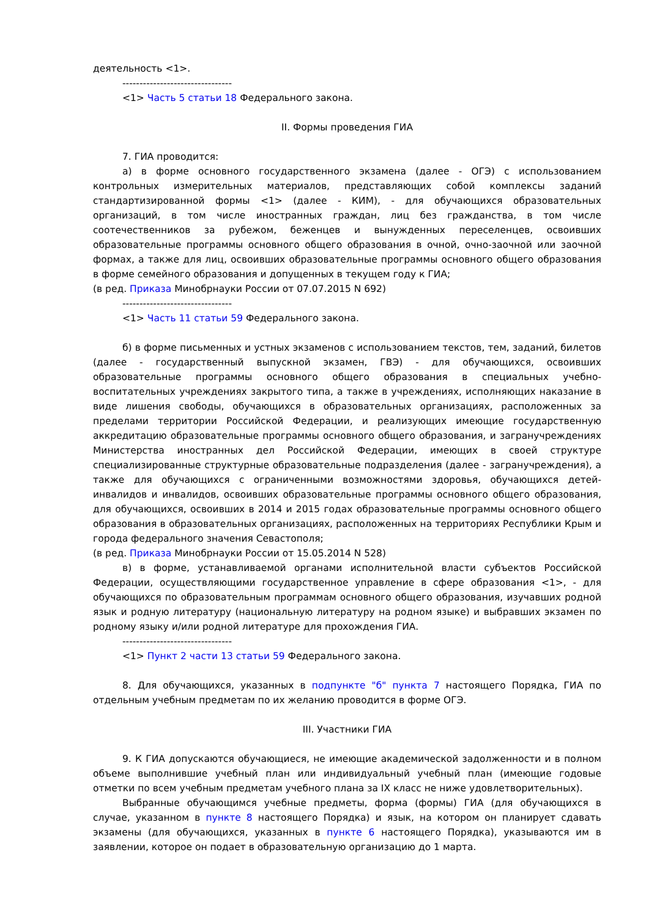деятельность <1>.
--------------------------------
<1> Часть 5 статьи 18 Федерального закона.
II. Формы проведения ГИА
7. ГИА проводится:
а) в форме основного государственного экзамена (далее - ОГЭ) с использованием контрольных измерительных материалов, представляющих собой комплексы заданий стандартизированной формы <1> (далее - КИМ), - для обучающихся образовательных организаций, в том числе иностранных граждан, лиц без гражданства, в том числе соотечественников за рубежом, беженцев и вынужденных переселенцев, освоивших образовательные программы основного общего образования в очной, очно-заочной или заочной формах, а также для лиц, освоивших образовательные программы основного общего образования в форме семейного образования и допущенных в текущем году к ГИА;
(в ред. Приказа Минобрнауки России от 07.07.2015 N 692)
--------------------------------
<1> Часть 11 статьи 59 Федерального закона.
б) в форме письменных и устных экзаменов с использованием текстов, тем, заданий, билетов (далее - государственный выпускной экзамен, ГВЭ) - для обучающихся, освоивших образовательные программы основного общего образования в специальных учебно-воспитательных учреждениях закрытого типа, а также в учреждениях, исполняющих наказание в виде лишения свободы, обучающихся в образовательных организациях, расположенных за пределами территории Российской Федерации, и реализующих имеющие государственную аккредитацию образовательные программы основного общего образования, и загранучреждениях Министерства иностранных дел Российской Федерации, имеющих в своей структуре специализированные структурные образовательные подразделения (далее - загранучреждения), а также для обучающихся с ограниченными возможностями здоровья, обучающихся детей-инвалидов и инвалидов, освоивших образовательные программы основного общего образования, для обучающихся, освоивших в 2014 и 2015 годах образовательные программы основного общего образования в образовательных организациях, расположенных на территориях Республики Крым и города федерального значения Севастополя;
(в ред. Приказа Минобрнауки России от 15.05.2014 N 528)
в) в форме, устанавливаемой органами исполнительной власти субъектов Российской Федерации, осуществляющими государственное управление в сфере образования <1>, - для обучающихся по образовательным программам основного общего образования, изучавших родной язык и родную литературу (национальную литературу на родном языке) и выбравших экзамен по родному языку и/или родной литературе для прохождения ГИА.
--------------------------------
<1> Пункт 2 части 13 статьи 59 Федерального закона.
8. Для обучающихся, указанных в подпункте "б" пункта 7 настоящего Порядка, ГИА по отдельным учебным предметам по их желанию проводится в форме ОГЭ.
III. Участники ГИА
9. К ГИА допускаются обучающиеся, не имеющие академической задолженности и в полном объеме выполнившие учебный план или индивидуальный учебный план (имеющие годовые отметки по всем учебным предметам учебного плана за IX класс не ниже удовлетворительных).
Выбранные обучающимся учебные предметы, форма (формы) ГИА (для обучающихся в случае, указанном в пункте 8 настоящего Порядка) и язык, на котором он планирует сдавать экзамены (для обучающихся, указанных в пункте 6 настоящего Порядка), указываются им в заявлении, которое он подает в образовательную организацию до 1 марта.